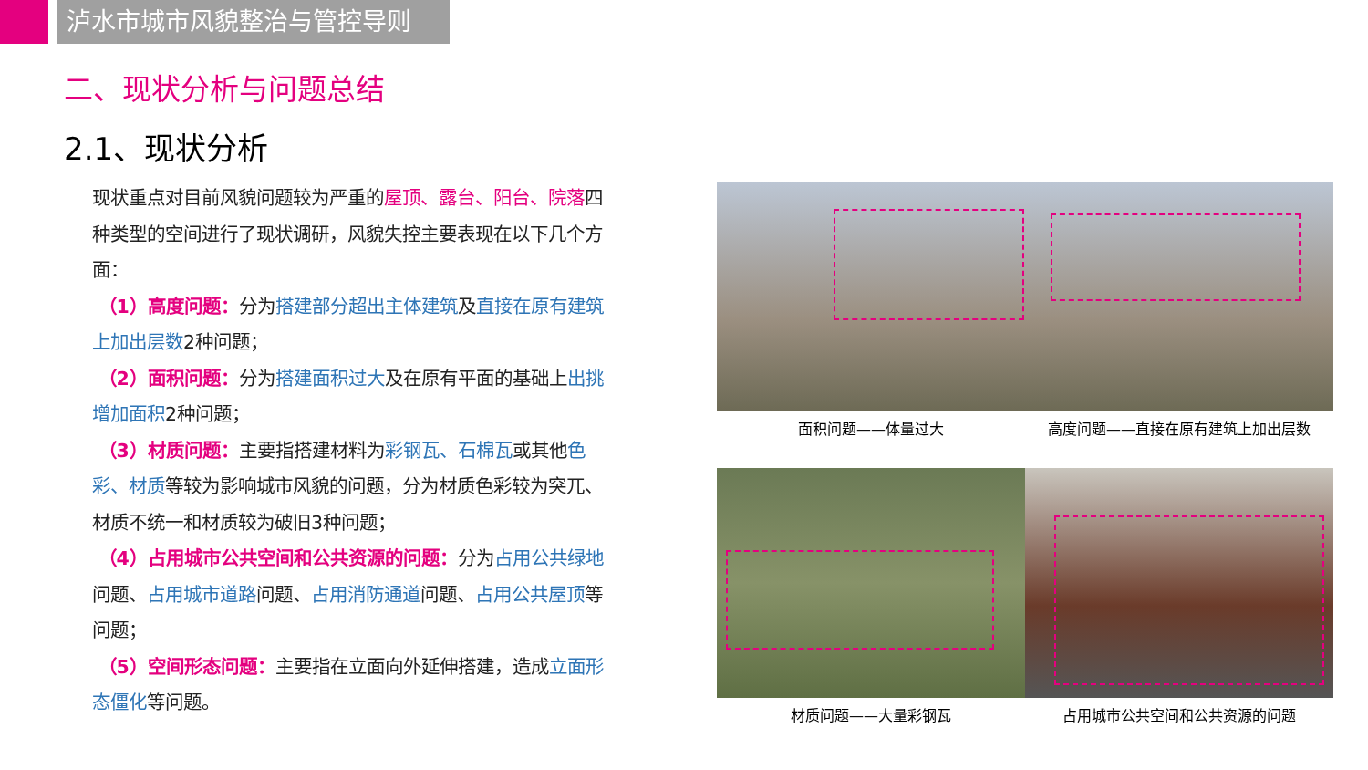泸水市城市风貌整治与管控导则
二、现状分析与问题总结
2.1、现状分析
现状重点对目前风貌问题较为严重的屋顶、露台、阳台、院落四种类型的空间进行了现状调研，风貌失控主要表现在以下几个方面：
（1）高度问题：分为搭建部分超出主体建筑及直接在原有建筑上加出层数2种问题；
（2）面积问题：分为搭建面积过大及在原有平面的基础上出挑增加面积2种问题；
（3）材质问题：主要指搭建材料为彩钢瓦、石棉瓦或其他色彩、材质等较为影响城市风貌的问题，分为材质色彩较为突兀、材质不统一和材质较为破旧3种问题；
（4）占用城市公共空间和公共资源的问题：分为占用公共绿地问题、占用城市道路问题、占用消防通道问题、占用公共屋顶等问题；
（5）空间形态问题：主要指在立面向外延伸搭建，造成立面形态僵化等问题。
面积问题——体量过大
高度问题——直接在原有建筑上加出层数
材质问题——大量彩钢瓦
占用城市公共空间和公共资源的问题